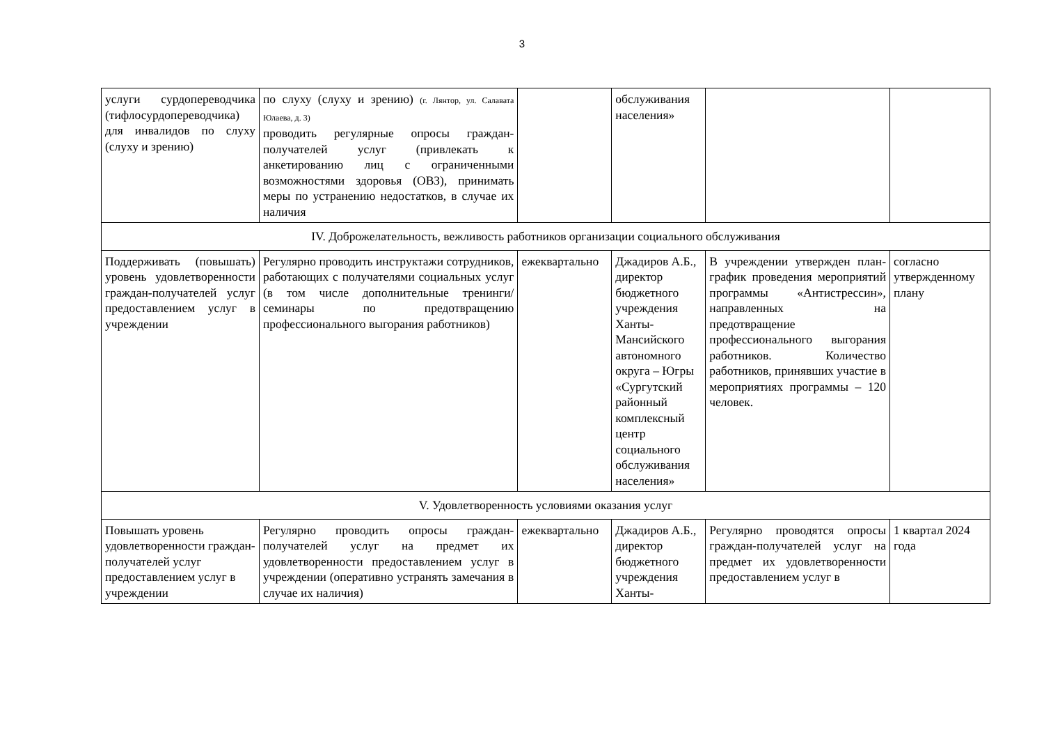3
| услуги сурдопереводчика (тифлосурдопереводчика) для инвалидов по слуху (слуху и зрению) | по слуху (слуху и зрению) (г. Лянтор, ул. Салавата Юлаева, д. 3) проводить регулярные опросы граждан-получателей услуг (привлекать к анкетированию лиц с ограниченными возможностями здоровья (ОВЗ), принимать меры по устранению недостатков, в случае их наличия | | обслуживания населения» | | |
| IV. Доброжелательность, вежливость работников организации социального обслуживания | | | | | |
| Поддерживать (повышать) уровень удовлетворенности граждан-получателей услуг предоставлением услуг в учреждении | Регулярно проводить инструктажи сотрудников, работающих с получателями социальных услуг (в том числе дополнительные тренинги/семинары по предотвращению профессионального выгорания работников) | ежеквартально | Джадиров А.Б., директор бюджетного учреждения Ханты-Мансийского автономного округа – Югры «Сургутский районный комплексный центр социального обслуживания населения» | В учреждении утвержден план-график проведения мероприятий программы «Антистрессин», направленных на предотвращение профессионального выгорания работников. Количество работников, принявших участие в мероприятиях программы – 120 человек. | согласно утвержденному плану |
| V. Удовлетворенность условиями оказания услуг | | | | | |
| Повышать уровень удовлетворенности граждан-получателей услуг предоставлением услуг в учреждении | Регулярно проводить опросы граждан-получателей услуг на предмет их удовлетворенности предоставлением услуг в учреждении (оперативно устранять замечания в случае их наличия) | ежеквартально | Джадиров А.Б., директор бюджетного учреждения Ханты- | Регулярно проводятся опросы граждан-получателей услуг на предмет их удовлетворенности предоставлением услуг в | 1 квартал 2024 года |